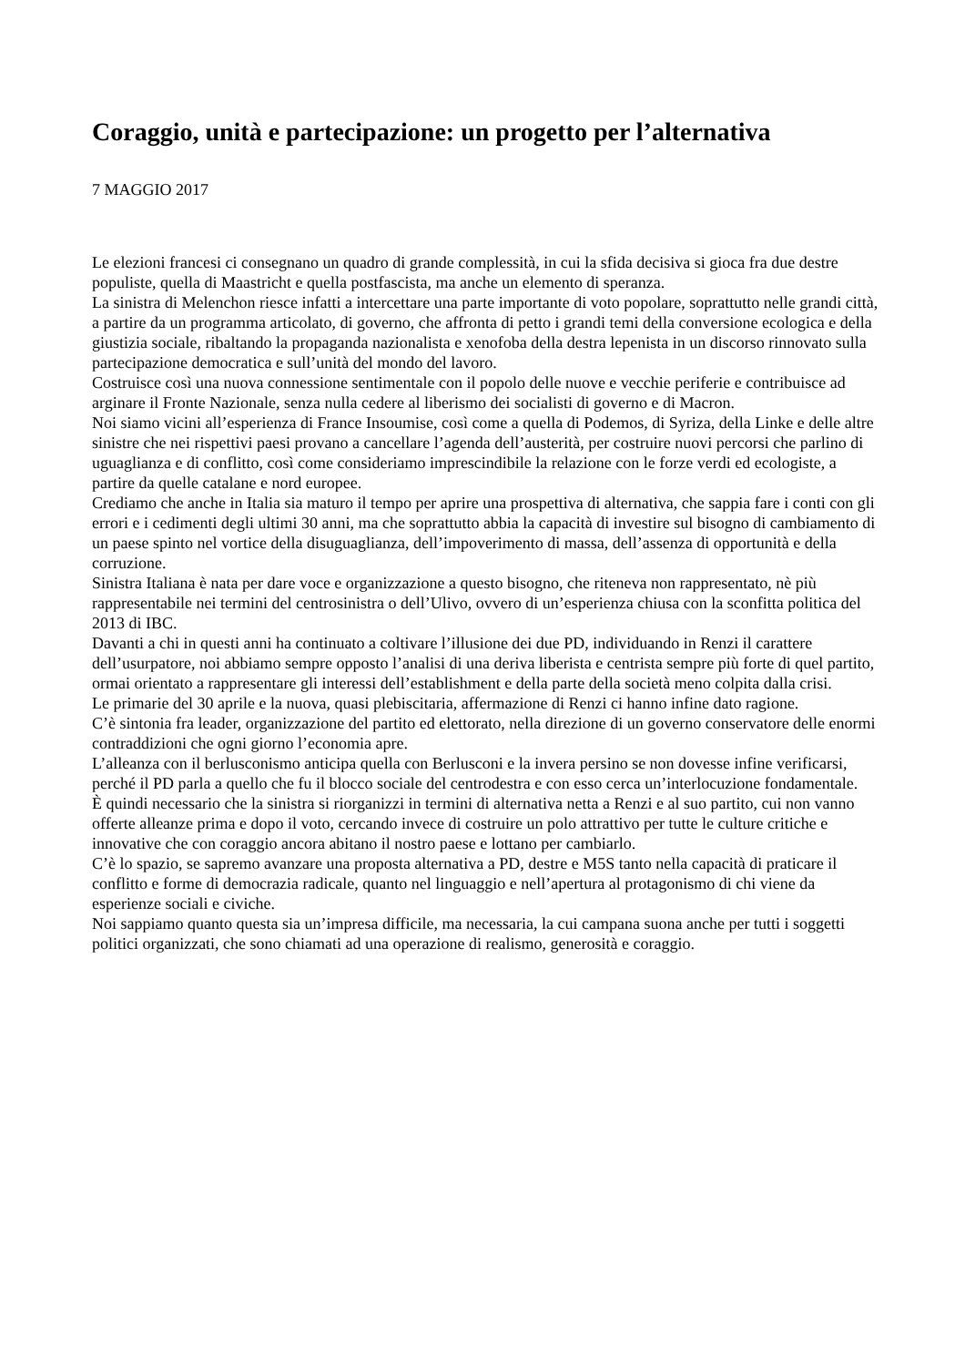Coraggio, unità e partecipazione: un progetto per l’alternativa
7 MAGGIO 2017
Le elezioni francesi ci consegnano un quadro di grande complessità, in cui la sfida decisiva si gioca fra due destre populiste, quella di Maastricht e quella postfascista, ma anche un elemento di speranza.
La sinistra di Melenchon riesce infatti a intercettare una parte importante di voto popolare, soprattutto nelle grandi città, a partire da un programma articolato, di governo, che affronta di petto i grandi temi della conversione ecologica e della giustizia sociale, ribaltando la propaganda nazionalista e xenofoba della destra lepenista in un discorso rinnovato sulla partecipazione democratica e sull’unità del mondo del lavoro.
Costruisce così una nuova connessione sentimentale con il popolo delle nuove e vecchie periferie e contribuisce ad arginare il Fronte Nazionale, senza nulla cedere al liberismo dei socialisti di governo e di Macron.
Noi siamo vicini all’esperienza di France Insoumise, così come a quella di Podemos, di Syriza, della Linke e delle altre sinistre che nei rispettivi paesi provano a cancellare l’agenda dell’austerità, per costruire nuovi percorsi che parlino di uguaglianza e di conflitto, così come consideriamo imprescindibile la relazione con le forze verdi ed ecologiste, a partire da quelle catalane e nord europee.
Crediamo che anche in Italia sia maturo il tempo per aprire una prospettiva di alternativa, che sappia fare i conti con gli errori e i cedimenti degli ultimi 30 anni, ma che soprattutto abbia la capacità di investire sul bisogno di cambiamento di un paese spinto nel vortice della disuguaglianza, dell’impoverimento di massa, dell’assenza di opportunità e della corruzione.
Sinistra Italiana è nata per dare voce e organizzazione a questo bisogno, che riteneva non rappresentato, nè più rappresentabile nei termini del centrosinistra o dell’Ulivo, ovvero di un’esperienza chiusa con la sconfitta politica del 2013 di IBC.
Davanti a chi in questi anni ha continuato a coltivare l’illusione dei due PD, individuando in Renzi il carattere dell’usurpatore, noi abbiamo sempre opposto l’analisi di una deriva liberista e centrista sempre più forte di quel partito, ormai orientato a rappresentare gli interessi dell’establishment e della parte della società meno colpita dalla crisi.
Le primarie del 30 aprile e la nuova, quasi plebiscitaria, affermazione di Renzi ci hanno infine dato ragione.
C’è sintonia fra leader, organizzazione del partito ed elettorato, nella direzione di un governo conservatore delle enormi contraddizioni che ogni giorno l’economia apre.
L’alleanza con il berlusconismo anticipa quella con Berlusconi e la invera persino se non dovesse infine verificarsi, perché il PD parla a quello che fu il blocco sociale del centrodestra e con esso cerca un’interlocuzione fondamentale.
È quindi necessario che la sinistra si riorganizzi in termini di alternativa netta a Renzi e al suo partito, cui non vanno offerte alleanze prima e dopo il voto, cercando invece di costruire un polo attrattivo per tutte le culture critiche e innovative che con coraggio ancora abitano il nostro paese e lottano per cambiarlo.
C’è lo spazio, se sapremo avanzare una proposta alternativa a PD, destre e M5S tanto nella capacità di praticare il conflitto e forme di democrazia radicale, quanto nel linguaggio e nell’apertura al protagonismo di chi viene da esperienze sociali e civiche.
Noi sappiamo quanto questa sia un’impresa difficile, ma necessaria, la cui campana suona anche per tutti i soggetti politici organizzati, che sono chiamati ad una operazione di realismo, generosità e coraggio.